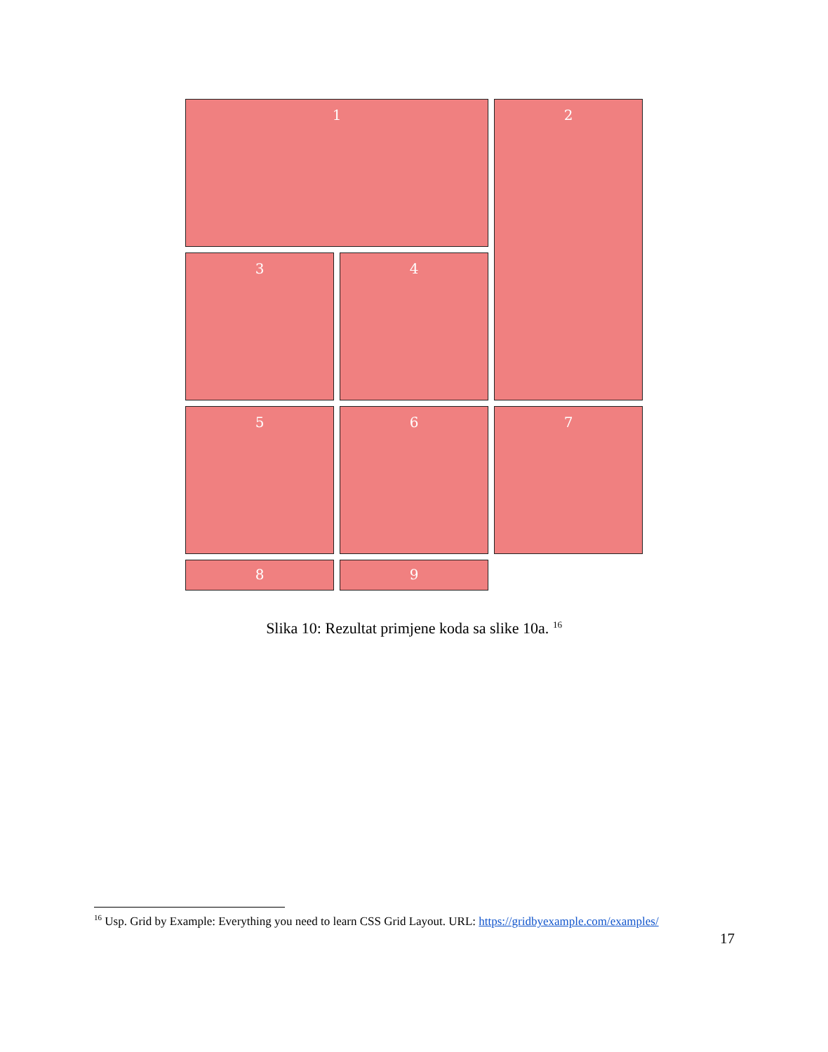1
2
3
4
5
6
7
8
9
Slika 10: Rezultat primjene koda sa slike 10a. <sup>16</sup>
<sup>16</sup> Usp. Grid by Example: Everything you need to learn CSS Grid Layout. URL: https://gridbyexample.com/examples/
17